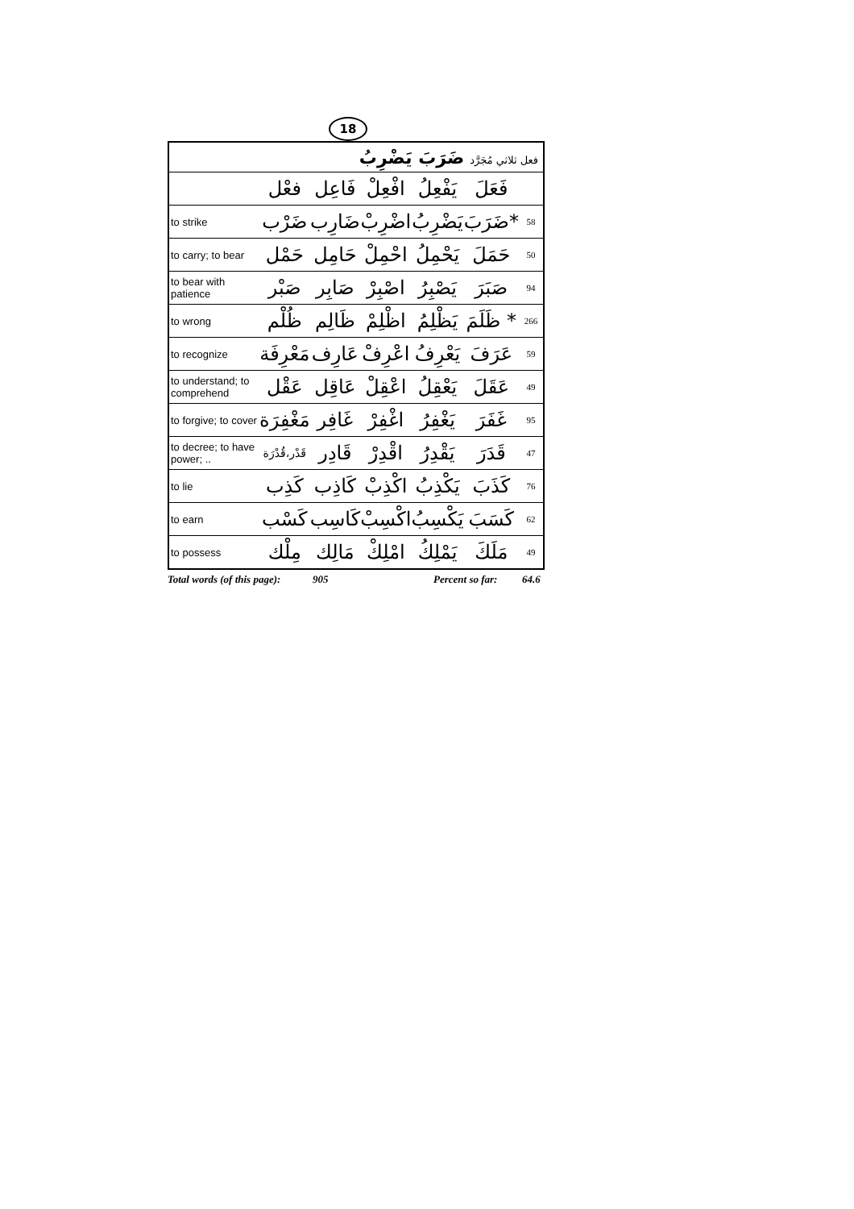18
| فعل ثلاثي مُجَرَّد ضَرَبَ يَضْرِبُ | | | | | | |
| | فعْل | فَاعِل | افْعِلْ | يَفْعِلُ | فَعَلَ | |
| to strike | ضَرْب | ضَارِب | اضْرِبْ | يَضْرِبُ | ضَرَبَ* | 58 |
| to carry; to bear | حَمْل | حَامِل | احْمِلْ | يَحْمِلُ | حَمَلَ | 50 |
| to bear with patience | صَبْر | صَابِر | اصْبِرْ | يَصْبِرُ | صَبَرَ | 94 |
| to wrong | ظُلْم | ظَالِم | اظْلِمْ | يَظْلِمُ | ظَلَمَ * | 266 |
| to recognize | مَعْرِفَة | عَارِف | اعْرِفْ | يَعْرِفُ | عَرَفَ | 59 |
| to understand; to comprehend | عَقْل | عَاقِل | اعْقِلْ | يَعْقِلُ | عَقَلَ | 49 |
| to forgive; to cover | مَغْفِرَة | غَافِر | اغْفِرْ | يَغْفِرُ | غَفَرَ | 95 |
| to decree; to have power; .. | قَدْر،قُدْرَة | قَادِر | اقْدِرْ | يَقْدِرُ | قَدَرَ | 47 |
| to lie | كَذِب | كَاذِب | اكْذِبْ | يَكْذِبُ | كَذَبَ | 76 |
| to earn | كَسْب | كَاسِب | اكْسِبْ | يَكْسِبُ | كَسَبَ | 62 |
| to possess | مِلْك | مَالِك | امْلِكْ | يَمْلِكُ | مَلَكَ | 49 |
Total words (of this page): 905 Percent so far: 64.6